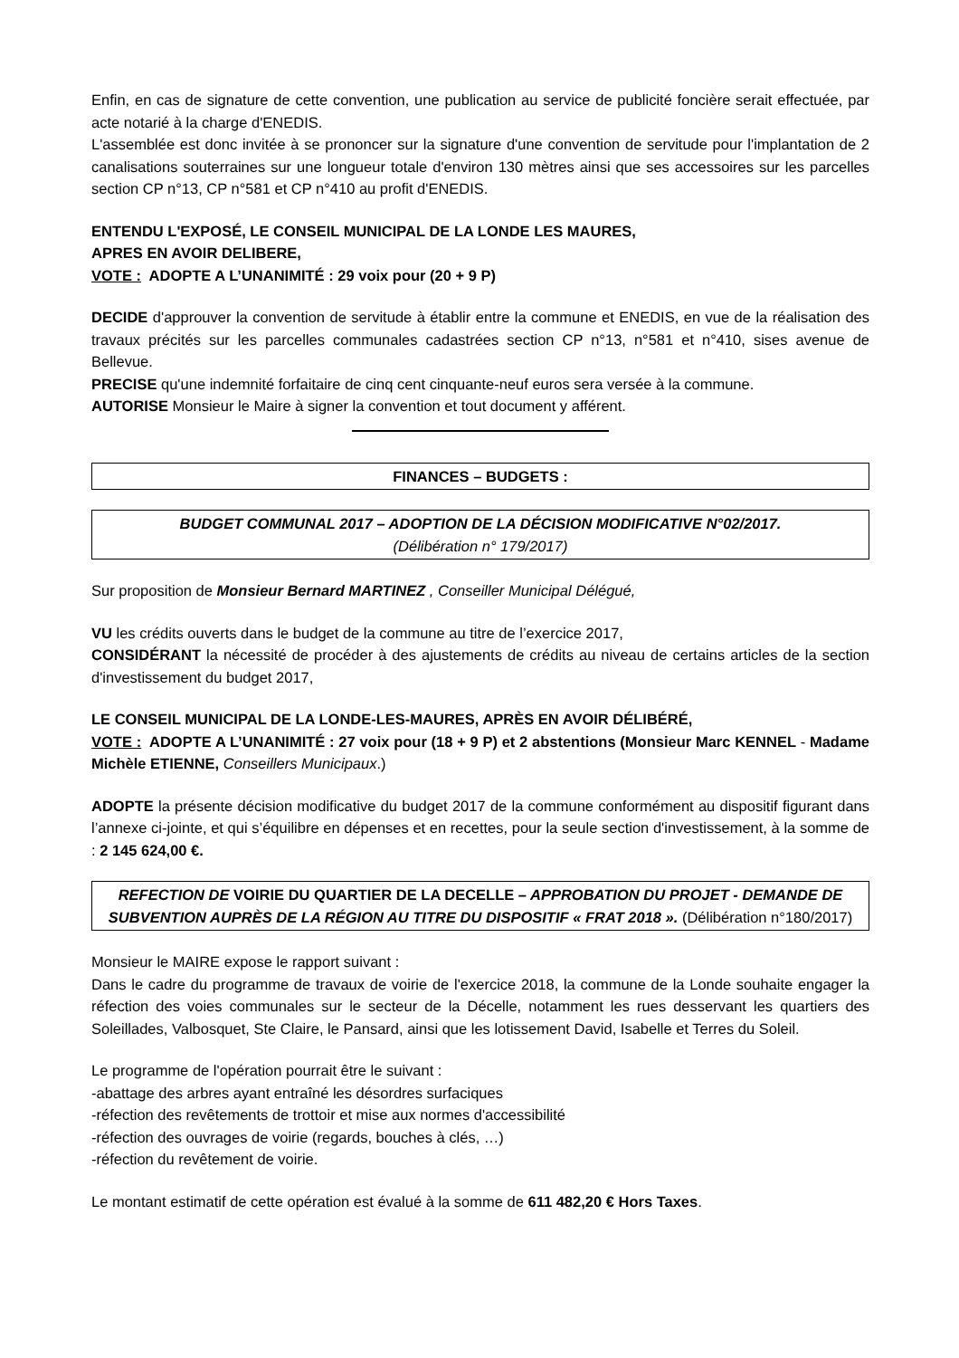Enfin, en cas de signature de cette convention, une publication au service de publicité foncière serait effectuée, par acte notarié à la charge d'ENEDIS.
L'assemblée est donc invitée à se prononcer sur la signature d'une convention de servitude pour l'implantation de 2 canalisations souterraines sur une longueur totale d'environ 130 mètres ainsi que ses accessoires sur les parcelles section CP n°13, CP n°581 et CP n°410 au profit d'ENEDIS.
ENTENDU L'EXPOSÉ, LE CONSEIL MUNICIPAL DE LA LONDE LES MAURES,
APRES EN AVOIR DELIBERE,
VOTE : ADOPTE A L’UNANIMITÉ : 29 voix pour (20 + 9 P)
DECIDE d'approuver la convention de servitude à établir entre la commune et ENEDIS, en vue de la réalisation des travaux précités sur les parcelles communales cadastrées section CP n°13, n°581 et n°410, sises avenue de Bellevue.
PRECISE qu'une indemnité forfaitaire de cinq cent cinquante-neuf euros sera versée à la commune.
AUTORISE Monsieur le Maire à signer la convention et tout document y afférent.
FINANCES – BUDGETS :
BUDGET COMMUNAL 2017 – ADOPTION DE LA DÉCISION MODIFICATIVE N°02/2017.
(Délibération n° 179/2017)
Sur proposition de Monsieur Bernard MARTINEZ , Conseiller Municipal Délégué,
VU les crédits ouverts dans le budget de la commune au titre de l’exercice 2017,
CONSIDÉRANT la nécessité de procéder à des ajustements de crédits au niveau de certains articles de la section d'investissement du budget 2017,
LE CONSEIL MUNICIPAL DE LA LONDE-LES-MAURES, APRÈS EN AVOIR DÉLIBÉRÉ,
VOTE : ADOPTE A L’UNANIMITÉ : 27 voix pour (18 + 9 P) et 2 abstentions (Monsieur Marc KENNEL - Madame Michèle ETIENNE, Conseillers Municipaux.)
ADOPTE la présente décision modificative du budget 2017 de la commune conformément au dispositif figurant dans l’annexe ci-jointe, et qui s’équilibre en dépenses et en recettes, pour la seule section d'investissement, à la somme de : 2 145 624,00 €.
REFECTION DE VOIRIE DU QUARTIER DE LA DECELLE – APPROBATION DU PROJET - DEMANDE DE SUBVENTION AUPRÈS DE LA RÉGION AU TITRE DU DISPOSITIF « FRAT 2018 ». (Délibération n°180/2017)
Monsieur le MAIRE expose le rapport suivant :
Dans le cadre du programme de travaux de voirie de l'exercice 2018, la commune de la Londe souhaite engager la réfection des voies communales sur le secteur de la Décelle, notamment les rues desservant les quartiers des Soleillades, Valbosquet, Ste Claire, le Pansard, ainsi que les lotissement David, Isabelle et Terres du Soleil.
Le programme de l'opération pourrait être le suivant :
-abattage des arbres ayant entraîné les désordres surfaciques
-réfection des revêtements de trottoir et mise aux normes d'accessibilité
-réfection des ouvrages de voirie (regards, bouches à clés, …)
-réfection du revêtement de voirie.
Le montant estimatif de cette opération est évalué à la somme de 611 482,20 € Hors Taxes.